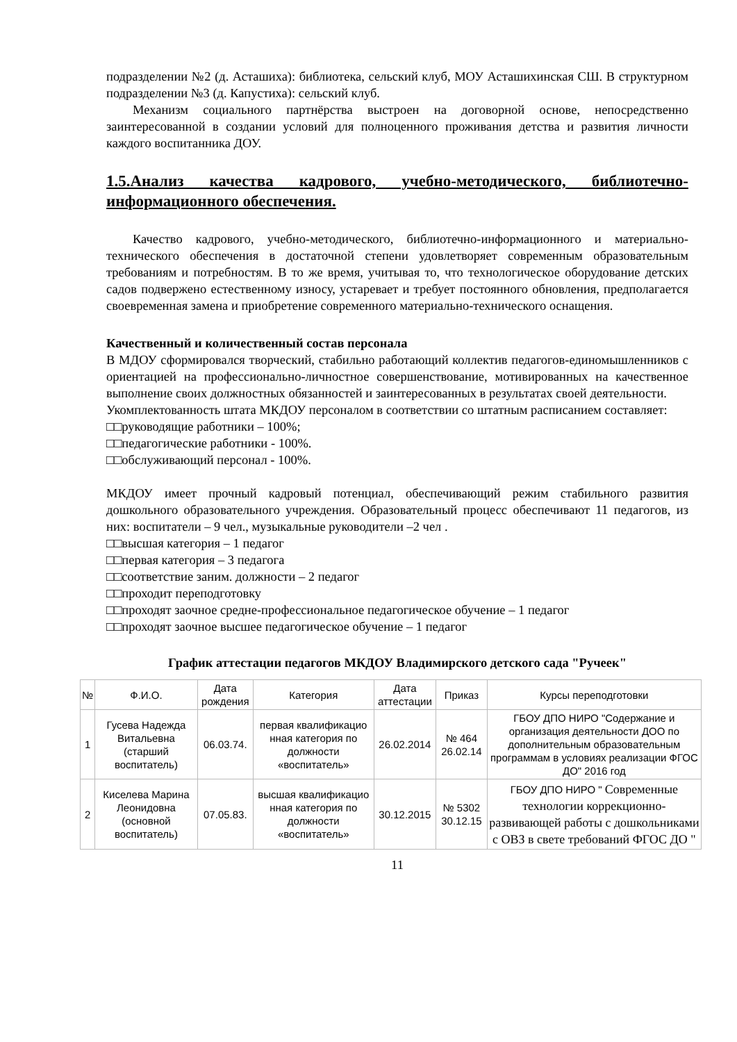подразделении №2 (д. Асташиха): библиотека, сельский клуб, МОУ Асташихинская СШ. В структурном подразделении №3 (д. Капустиха): сельский клуб.
Механизм социального партнёрства выстроен на договорной основе, непосредственно заинтересованной в создании условий для полноценного проживания детства и развития личности каждого воспитанника ДОУ.
1.5.Анализ качества кадрового, учебно-методического, библиотечно-информационного обеспечения.
Качество кадрового, учебно-методического, библиотечно-информационного и материально-технического обеспечения в достаточной степени удовлетворяет современным образовательным требованиям и потребностям. В то же время, учитывая то, что технологическое оборудование детских садов подвержено естественному износу, устаревает и требует постоянного обновления, предполагается своевременная замена и приобретение современного материально-технического оснащения.
Качественный и количественный состав персонала
В МДОУ сформировался творческий, стабильно работающий коллектив педагогов-единомышленников с ориентацией на профессионально-личностное совершенствование, мотивированных на качественное выполнение своих должностных обязанностей и заинтересованных в результатах своей деятельности.
Укомплектованность штата МКДОУ персоналом в соответствии со штатным расписанием составляет:
□□руководящие работники – 100%;
□□педагогические работники - 100%.
□□обслуживающий персонал - 100%.
МКДОУ имеет прочный кадровый потенциал, обеспечивающий режим стабильного развития дошкольного образовательного учреждения. Образовательный процесс обеспечивают 11 педагогов, из них: воспитатели – 9 чел., музыкальные руководители –2 чел .
□□высшая категория – 1 педагог
□□первая категория – 3 педагога
□□соответствие заним. должности – 2 педагог
□□проходит переподготовку
□□проходят заочное средне-профессиональное педагогическое обучение – 1 педагог
□□проходят заочное высшее педагогическое обучение – 1 педагог
График аттестации педагогов МКДОУ Владимирского детского сада "Ручеек"
| № | Ф.И.О. | Дата рождения | Категория | Дата аттестации | Приказ | Курсы переподготовки |
| --- | --- | --- | --- | --- | --- | --- |
| 1 | Гусева Надежда Витальевна (старший воспитатель) | 06.03.74. | первая квалификацио нная категория по должности «воспитатель» | 26.02.2014 | № 464 26.02.14 | ГБОУ ДПО НИРО "Содержание и организация деятельности ДОО по дополнительным образовательным программам в условиях реализации ФГОС ДО" 2016 год |
| 2 | Киселева Марина Леонидовна (основной воспитатель) | 07.05.83. | высшая квалификацио нная категория по должности «воспитатель» | 30.12.2015 | № 5302 30.12.15 | ГБОУ ДПО НИРО " Современные технологии коррекционно-развивающей работы с дошкольниками с ОВЗ в свете требований ФГОС ДО " |
11